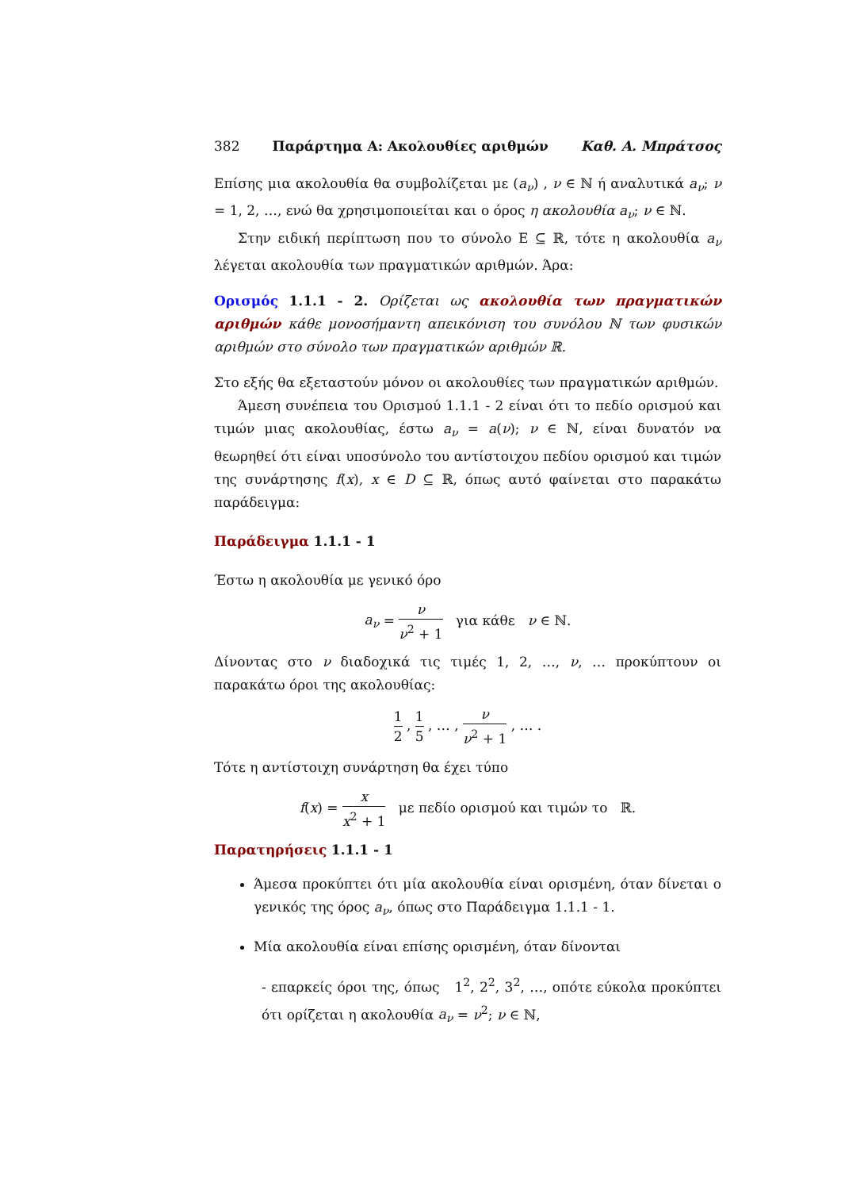382 Παράρτημα Α: Ακολουθίες αριθμών Καθ. Α. Μπράτσος
Επίσης μια ακολουθία θα συμβολίζεται με (a<sub>ν</sub>) , ν ∈ ℕ ή αναλυτικά a<sub>ν</sub>; ν = 1, 2, …, ενώ θα χρησιμοποιείται και ο όρος η ακολουθία a<sub>ν</sub>; ν ∈ ℕ.
Στην ειδική περίπτωση που το σύνολο E ⊆ ℝ, τότε η ακολουθία a<sub>ν</sub> λέγεται ακολουθία των πραγματικών αριθμών. Άρα:
Ορισμός 1.1.1 - 2. Ορίζεται ως ακολουθία των πραγματικών αριθμών κάθε μονοσήμαντη απεικόνιση του συνόλου ℕ των φυσικών αριθμών στο σύνολο των πραγματικών αριθμών ℝ.
Στο εξής θα εξεταστούν μόνον οι ακολουθίες των πραγματικών αριθμών.
Άμεση συνέπεια του Ορισμού 1.1.1 - 2 είναι ότι το πεδίο ορισμού και τιμών μιας ακολουθίας, έστω a<sub>ν</sub> = a(ν); ν ∈ ℕ, είναι δυνατόν να θεωρηθεί ότι είναι υποσύνολο του αντίστοιχου πεδίου ορισμού και τιμών της συνάρτησης f(x), x ∈ D ⊆ ℝ, όπως αυτό φαίνεται στο παρακάτω παράδειγμα:
Παράδειγμα 1.1.1 - 1
Έστω η ακολουθία με γενικό όρο
a<sub>ν</sub> = ν ν<sup>2</sup> + 1 για κάθε ν ∈ ℕ.
Δίνοντας στο ν διαδοχικά τις τιμές 1, 2, …, ν, … προκύπτουν οι παρακάτω όροι της ακολουθίας:
1 2 , 1 5 , … , ν ν<sup>2</sup> + 1 , … .
Τότε η αντίστοιχη συνάρτηση θα έχει τύπο
f(x) = x x<sup>2</sup> + 1 με πεδίο ορισμού και τιμών το ℝ.
Παρατηρήσεις 1.1.1 - 1
Άμεσα προκύπτει ότι μία ακολουθία είναι ορισμένη, όταν δίνεται ο γενικός της όρος a<sub>ν</sub>, όπως στο Παράδειγμα 1.1.1 - 1.
Μία ακολουθία είναι επίσης ορισμένη, όταν δίνονται
- επαρκείς όροι της, όπως 1<sup>2</sup>, 2<sup>2</sup>, 3<sup>2</sup>, …, οπότε εύκολα προκύπτει ότι ορίζεται η ακολουθία a<sub>ν</sub> = ν<sup>2</sup>; ν ∈ ℕ,